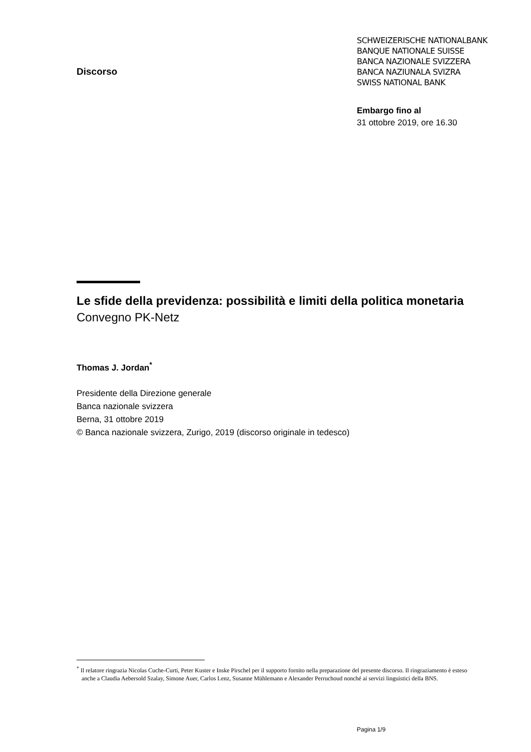Discorso
SCHWEIZERISCHE NATIONALBANK
BANQUE NATIONALE SUISSE
BANCA NAZIONALE SVIZZERA
BANCA NAZIUNALA SVIZRA
SWISS NATIONAL BANK
Embargo fino al
31 ottobre 2019, ore 16.30
Le sfide della previdenza: possibilità e limiti della politica monetaria
Convegno PK-Netz
Thomas J. Jordan<sup>*</sup>
Presidente della Direzione generale
Banca nazionale svizzera
Berna, 31 ottobre 2019
© Banca nazionale svizzera, Zurigo, 2019 (discorso originale in tedesco)
<sup>*</sup> Il relatore ringrazia Nicolas Cuche-Curti, Peter Kuster e Inske Pirschel per il supporto fornito nella preparazione del presente discorso. Il ringraziamento è esteso anche a Claudia Aebersold Szalay, Simone Auer, Carlos Lenz, Susanne Mühlemann e Alexander Perruchoud nonché ai servizi linguistici della BNS.
Pagina 1/9